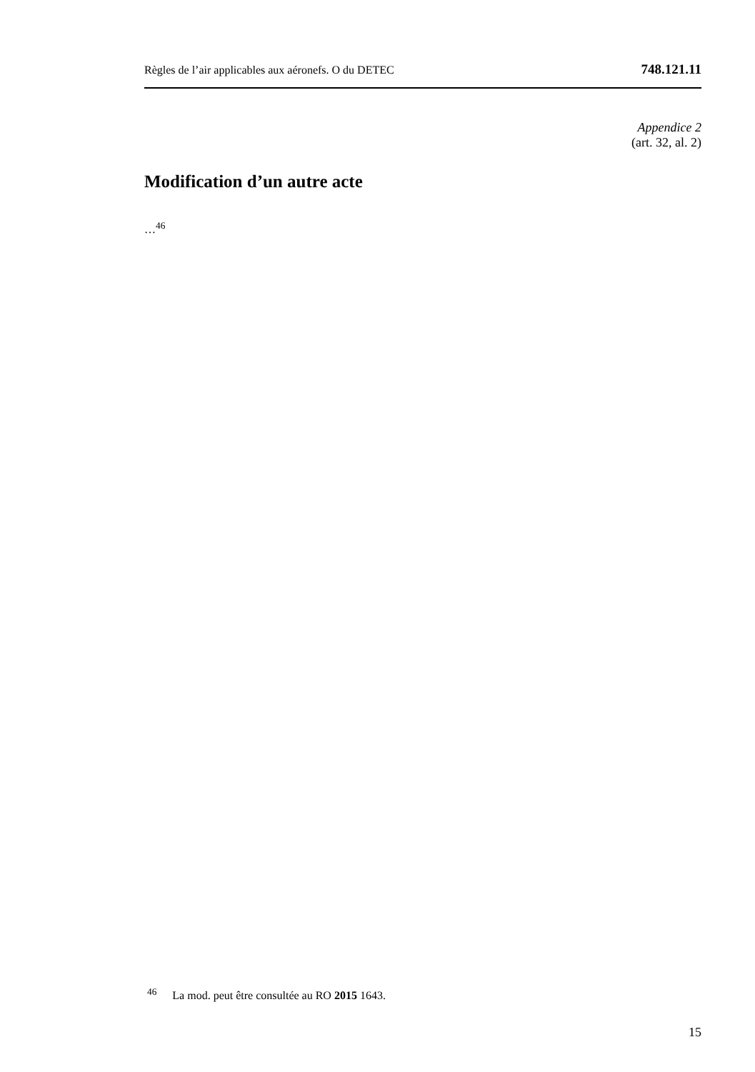Règles de l’air applicables aux aéronefs. O du DETEC 748.121.11
Appendice 2
(art. 32, al. 2)
Modification d’un autre acte
…<sup>46</sup>
<sup>46</sup> La mod. peut être consultée au RO 2015 1643.
15